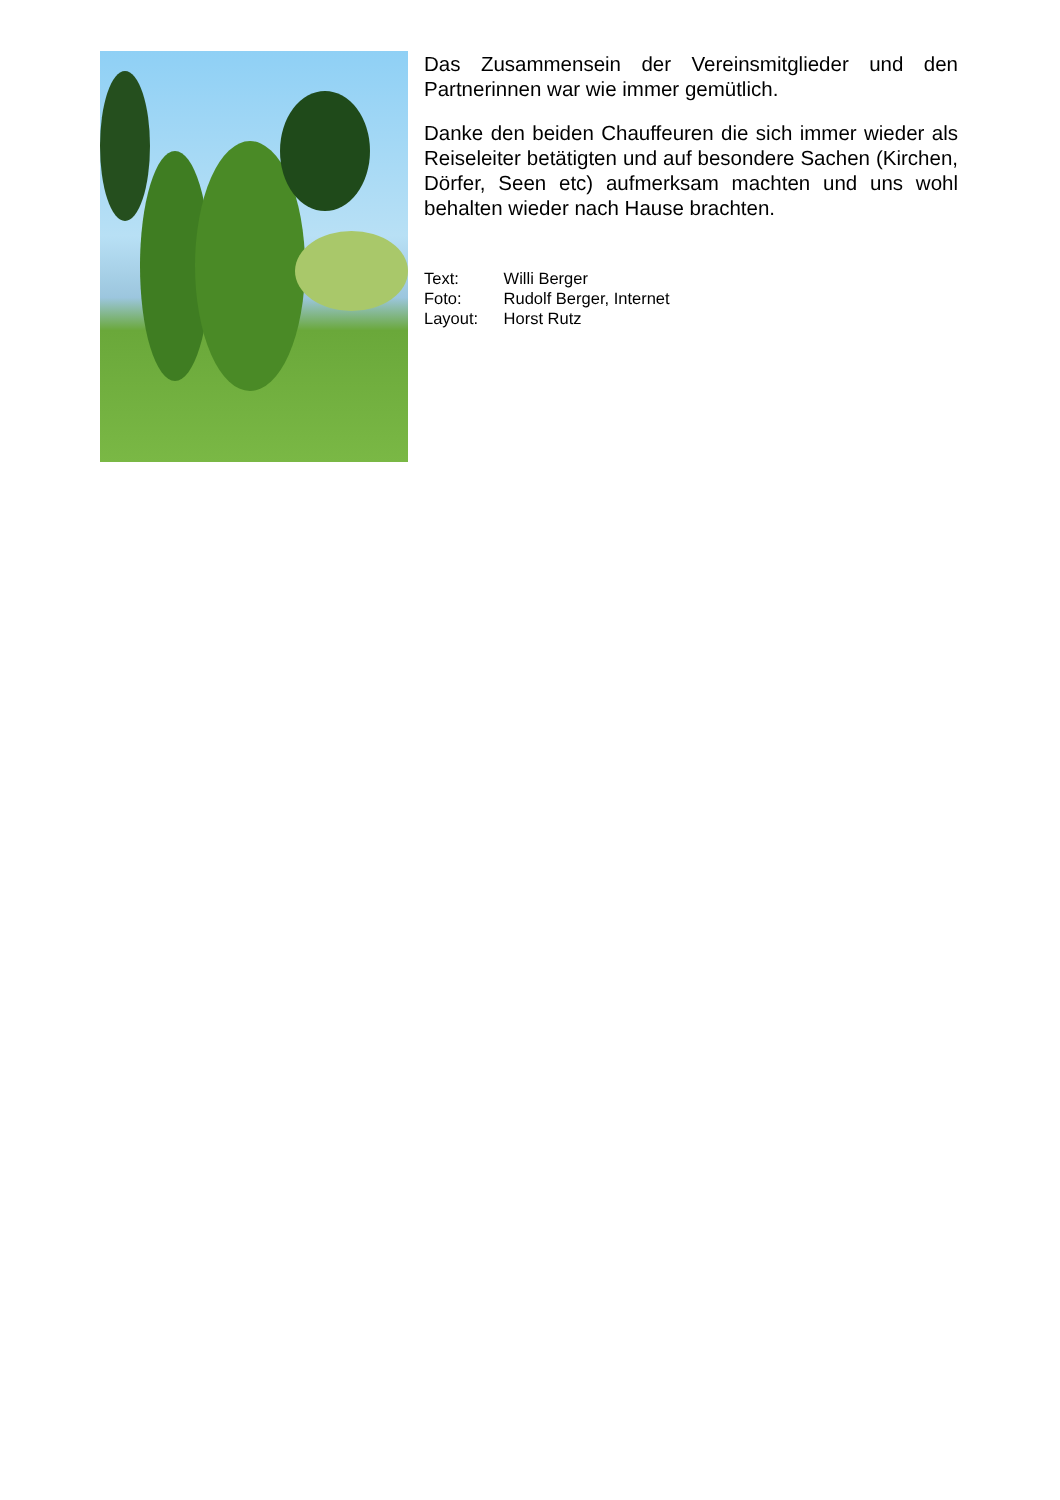Das Zusammensein der Vereinsmitglieder und den Partnerinnen war wie immer gemütlich.
Danke den beiden Chauffeuren die sich immer wieder als Reiseleiter betätigten und auf besondere Sachen (Kirchen, Dörfer, Seen etc) aufmerksam machten und uns wohl behalten wieder nach Hause brachten.
Text: Willi Berger
Foto: Rudolf Berger, Internet
Layout: Horst Rutz